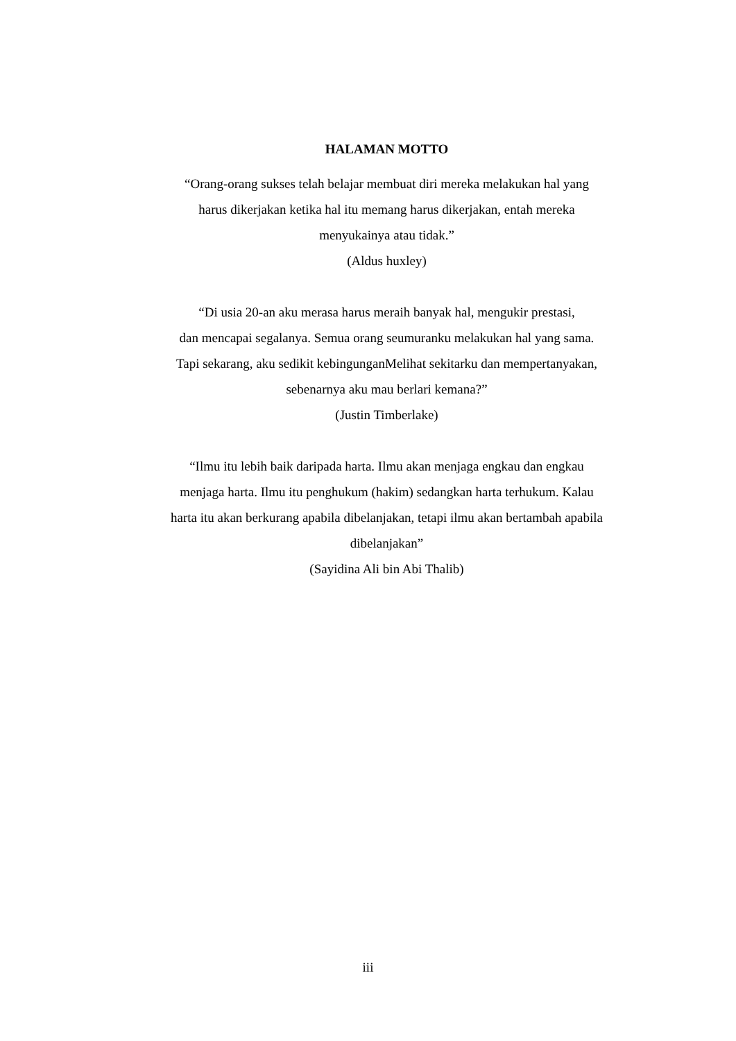HALAMAN MOTTO
“Orang-orang sukses telah belajar membuat diri mereka melakukan hal yang
harus dikerjakan ketika hal itu memang harus dikerjakan, entah mereka
menyukainya atau tidak.”
(Aldus huxley)
“Di usia 20-an aku merasa harus meraih banyak hal, mengukir prestasi,
dan mencapai segalanya. Semua orang seumuranku melakukan hal yang sama.
Tapi sekarang, aku sedikit kebingunganMelihat sekitarku dan mempertanyakan,
sebenarnya aku mau berlari kemana?”
(Justin Timberlake)
“Ilmu itu lebih baik daripada harta. Ilmu akan menjaga engkau dan engkau
menjaga harta. Ilmu itu penghukum (hakim) sedangkan harta terhukum. Kalau
harta itu akan berkurang apabila dibelanjakan, tetapi ilmu akan bertambah apabila
dibelanjakan”
(Sayidina Ali bin Abi Thalib)
iii